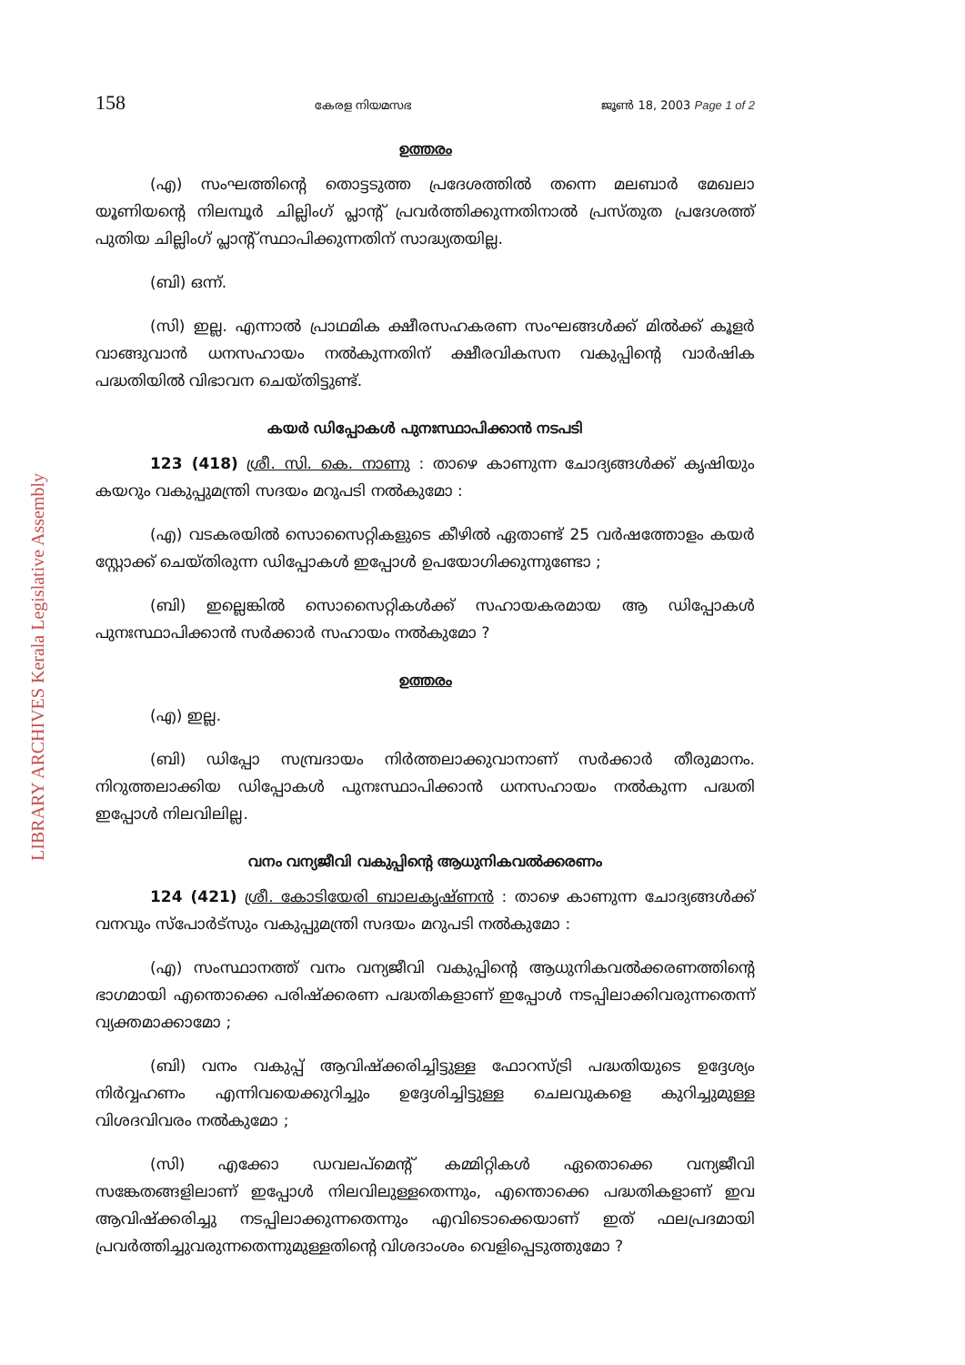LIBRARY ARCHIVES Kerala Legislative Assembly
158 കേരള നിയമസഭ ജൂൺ 18, 2003 Page 1 of 2
ഉത്തരം
(എ) സംഘത്തിന്റെ തൊട്ടടുത്ത പ്രദേശത്തിൽ തന്നെ മലബാർ മേഖലാ യൂണിയന്റെ നിലമ്പൂർ ചില്ലിംഗ് പ്ലാന്റ് പ്രവർത്തിക്കുന്നതിനാൽ പ്രസ്തുത പ്രദേശത്ത് പുതിയ ചില്ലിംഗ് പ്ലാന്റ് സ്ഥാപിക്കുന്നതിന് സാദ്ധ്യതയില്ല.
(ബി) ഒന്ന്.
(സി) ഇല്ല. എന്നാൽ പ്രാഥമിക ക്ഷീരസഹകരണ സംഘങ്ങൾക്ക് മിൽക്ക് കൂളർ വാങ്ങുവാൻ ധനസഹായം നൽകുന്നതിന് ക്ഷീരവികസന വകുപ്പിന്റെ വാർഷിക പദ്ധതിയിൽ വിഭാവന ചെയ്തിട്ടുണ്ട്.
കയർ ഡിപ്പോകൾ പുനഃസ്ഥാപിക്കാൻ നടപടി
123 (418) ശ്രീ. സി. കെ. നാണു : താഴെ കാണുന്ന ചോദ്യങ്ങൾക്ക് കൃഷിയും കയറും വകുപ്പുമന്ത്രി സദയം മറുപടി നൽകുമോ :
(എ) വടകരയിൽ സൊസൈറ്റികളുടെ കീഴിൽ ഏതാണ്ട് 25 വർഷത്തോളം കയർ സ്റ്റോക്ക് ചെയ്തിരുന്ന ഡിപ്പോകൾ ഇപ്പോൾ ഉപയോഗിക്കുന്നുണ്ടോ ;
(ബി) ഇല്ലെങ്കിൽ സൊസൈറ്റികൾക്ക് സഹായകരമായ ആ ഡിപ്പോകൾ പുനഃസ്ഥാപിക്കാൻ സർക്കാർ സഹായം നൽകുമോ ?
ഉത്തരം
(എ) ഇല്ല.
(ബി) ഡിപ്പോ സമ്പ്രദായം നിർത്തലാക്കുവാനാണ് സർക്കാർ തീരുമാനം. നിറുത്തലാക്കിയ ഡിപ്പോകൾ പുനഃസ്ഥാപിക്കാൻ ധനസഹായം നൽകുന്ന പദ്ധതി ഇപ്പോൾ നിലവിലില്ല.
വനം വന്യജീവി വകുപ്പിന്റെ ആധുനികവൽക്കരണം
124 (421) ശ്രീ. കോടിയേരി ബാലകൃഷ്ണൻ : താഴെ കാണുന്ന ചോദ്യങ്ങൾക്ക് വനവും സ്പോർട്സും വകുപ്പുമന്ത്രി സദയം മറുപടി നൽകുമോ :
(എ) സംസ്ഥാനത്ത് വനം വന്യജീവി വകുപ്പിന്റെ ആധുനികവൽക്കരണത്തിന്റെ ഭാഗമായി എന്തൊക്കെ പരിഷ്ക്കരണ പദ്ധതികളാണ് ഇപ്പോൾ നടപ്പിലാക്കിവരുന്നതെന്ന് വ്യക്തമാക്കാമോ ;
(ബി) വനം വകുപ്പ് ആവിഷ്ക്കരിച്ചിട്ടുള്ള ഫോറസ്ട്രി പദ്ധതിയുടെ ഉദ്ദേശ്യം നിർവ്വഹണം എന്നിവയെക്കുറിച്ചും ഉദ്ദേശിച്ചിട്ടുള്ള ചെലവുകളെ കുറിച്ചുമുള്ള വിശദവിവരം നൽകുമോ ;
(സി) എക്കോ ഡവലപ്മെന്റ് കമ്മിറ്റികൾ ഏതൊക്കെ വന്യജീവി സങ്കേതങ്ങളിലാണ് ഇപ്പോൾ നിലവിലുള്ളതെന്നും, എന്തൊക്കെ പദ്ധതികളാണ് ഇവ ആവിഷ്ക്കരിച്ചു നടപ്പിലാക്കുന്നതെന്നും എവിടൊക്കെയാണ് ഇത് ഫലപ്രദമായി പ്രവർത്തിച്ചുവരുന്നതെന്നുമുള്ളതിന്റെ വിശദാംശം വെളിപ്പെടുത്തുമോ ?